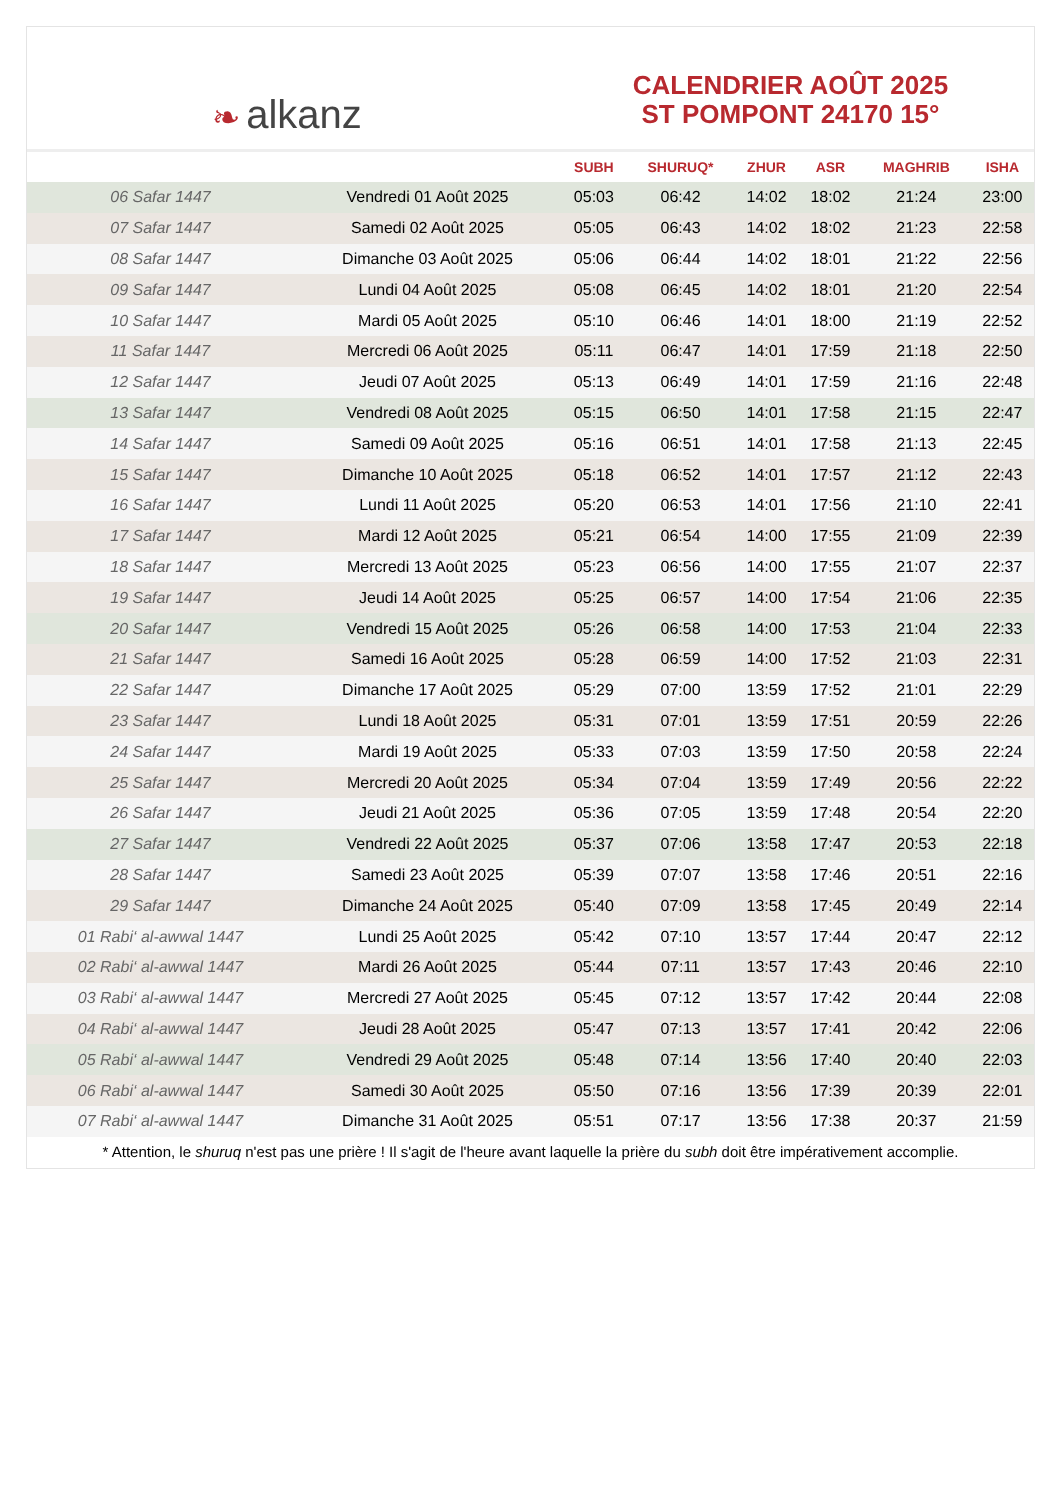❧ alkanz
CALENDRIER AOÛT 2025
ST POMPONT 24170 15°
| | | SUBH | SHURUQ* | ZHUR | ASR | MAGHRIB | ISHA |
| --- | --- | --- | --- | --- | --- | --- | --- |
| 06 Safar 1447 | Vendredi 01 Août 2025 | 05:03 | 06:42 | 14:02 | 18:02 | 21:24 | 23:00 |
| 07 Safar 1447 | Samedi 02 Août 2025 | 05:05 | 06:43 | 14:02 | 18:02 | 21:23 | 22:58 |
| 08 Safar 1447 | Dimanche 03 Août 2025 | 05:06 | 06:44 | 14:02 | 18:01 | 21:22 | 22:56 |
| 09 Safar 1447 | Lundi 04 Août 2025 | 05:08 | 06:45 | 14:02 | 18:01 | 21:20 | 22:54 |
| 10 Safar 1447 | Mardi 05 Août 2025 | 05:10 | 06:46 | 14:01 | 18:00 | 21:19 | 22:52 |
| 11 Safar 1447 | Mercredi 06 Août 2025 | 05:11 | 06:47 | 14:01 | 17:59 | 21:18 | 22:50 |
| 12 Safar 1447 | Jeudi 07 Août 2025 | 05:13 | 06:49 | 14:01 | 17:59 | 21:16 | 22:48 |
| 13 Safar 1447 | Vendredi 08 Août 2025 | 05:15 | 06:50 | 14:01 | 17:58 | 21:15 | 22:47 |
| 14 Safar 1447 | Samedi 09 Août 2025 | 05:16 | 06:51 | 14:01 | 17:58 | 21:13 | 22:45 |
| 15 Safar 1447 | Dimanche 10 Août 2025 | 05:18 | 06:52 | 14:01 | 17:57 | 21:12 | 22:43 |
| 16 Safar 1447 | Lundi 11 Août 2025 | 05:20 | 06:53 | 14:01 | 17:56 | 21:10 | 22:41 |
| 17 Safar 1447 | Mardi 12 Août 2025 | 05:21 | 06:54 | 14:00 | 17:55 | 21:09 | 22:39 |
| 18 Safar 1447 | Mercredi 13 Août 2025 | 05:23 | 06:56 | 14:00 | 17:55 | 21:07 | 22:37 |
| 19 Safar 1447 | Jeudi 14 Août 2025 | 05:25 | 06:57 | 14:00 | 17:54 | 21:06 | 22:35 |
| 20 Safar 1447 | Vendredi 15 Août 2025 | 05:26 | 06:58 | 14:00 | 17:53 | 21:04 | 22:33 |
| 21 Safar 1447 | Samedi 16 Août 2025 | 05:28 | 06:59 | 14:00 | 17:52 | 21:03 | 22:31 |
| 22 Safar 1447 | Dimanche 17 Août 2025 | 05:29 | 07:00 | 13:59 | 17:52 | 21:01 | 22:29 |
| 23 Safar 1447 | Lundi 18 Août 2025 | 05:31 | 07:01 | 13:59 | 17:51 | 20:59 | 22:26 |
| 24 Safar 1447 | Mardi 19 Août 2025 | 05:33 | 07:03 | 13:59 | 17:50 | 20:58 | 22:24 |
| 25 Safar 1447 | Mercredi 20 Août 2025 | 05:34 | 07:04 | 13:59 | 17:49 | 20:56 | 22:22 |
| 26 Safar 1447 | Jeudi 21 Août 2025 | 05:36 | 07:05 | 13:59 | 17:48 | 20:54 | 22:20 |
| 27 Safar 1447 | Vendredi 22 Août 2025 | 05:37 | 07:06 | 13:58 | 17:47 | 20:53 | 22:18 |
| 28 Safar 1447 | Samedi 23 Août 2025 | 05:39 | 07:07 | 13:58 | 17:46 | 20:51 | 22:16 |
| 29 Safar 1447 | Dimanche 24 Août 2025 | 05:40 | 07:09 | 13:58 | 17:45 | 20:49 | 22:14 |
| 01 Rabi‘ al-awwal 1447 | Lundi 25 Août 2025 | 05:42 | 07:10 | 13:57 | 17:44 | 20:47 | 22:12 |
| 02 Rabi‘ al-awwal 1447 | Mardi 26 Août 2025 | 05:44 | 07:11 | 13:57 | 17:43 | 20:46 | 22:10 |
| 03 Rabi‘ al-awwal 1447 | Mercredi 27 Août 2025 | 05:45 | 07:12 | 13:57 | 17:42 | 20:44 | 22:08 |
| 04 Rabi‘ al-awwal 1447 | Jeudi 28 Août 2025 | 05:47 | 07:13 | 13:57 | 17:41 | 20:42 | 22:06 |
| 05 Rabi‘ al-awwal 1447 | Vendredi 29 Août 2025 | 05:48 | 07:14 | 13:56 | 17:40 | 20:40 | 22:03 |
| 06 Rabi‘ al-awwal 1447 | Samedi 30 Août 2025 | 05:50 | 07:16 | 13:56 | 17:39 | 20:39 | 22:01 |
| 07 Rabi‘ al-awwal 1447 | Dimanche 31 Août 2025 | 05:51 | 07:17 | 13:56 | 17:38 | 20:37 | 21:59 |
* Attention, le shuruq n'est pas une prière ! Il s'agit de l'heure avant laquelle la prière du subh doit être impérativement accomplie.